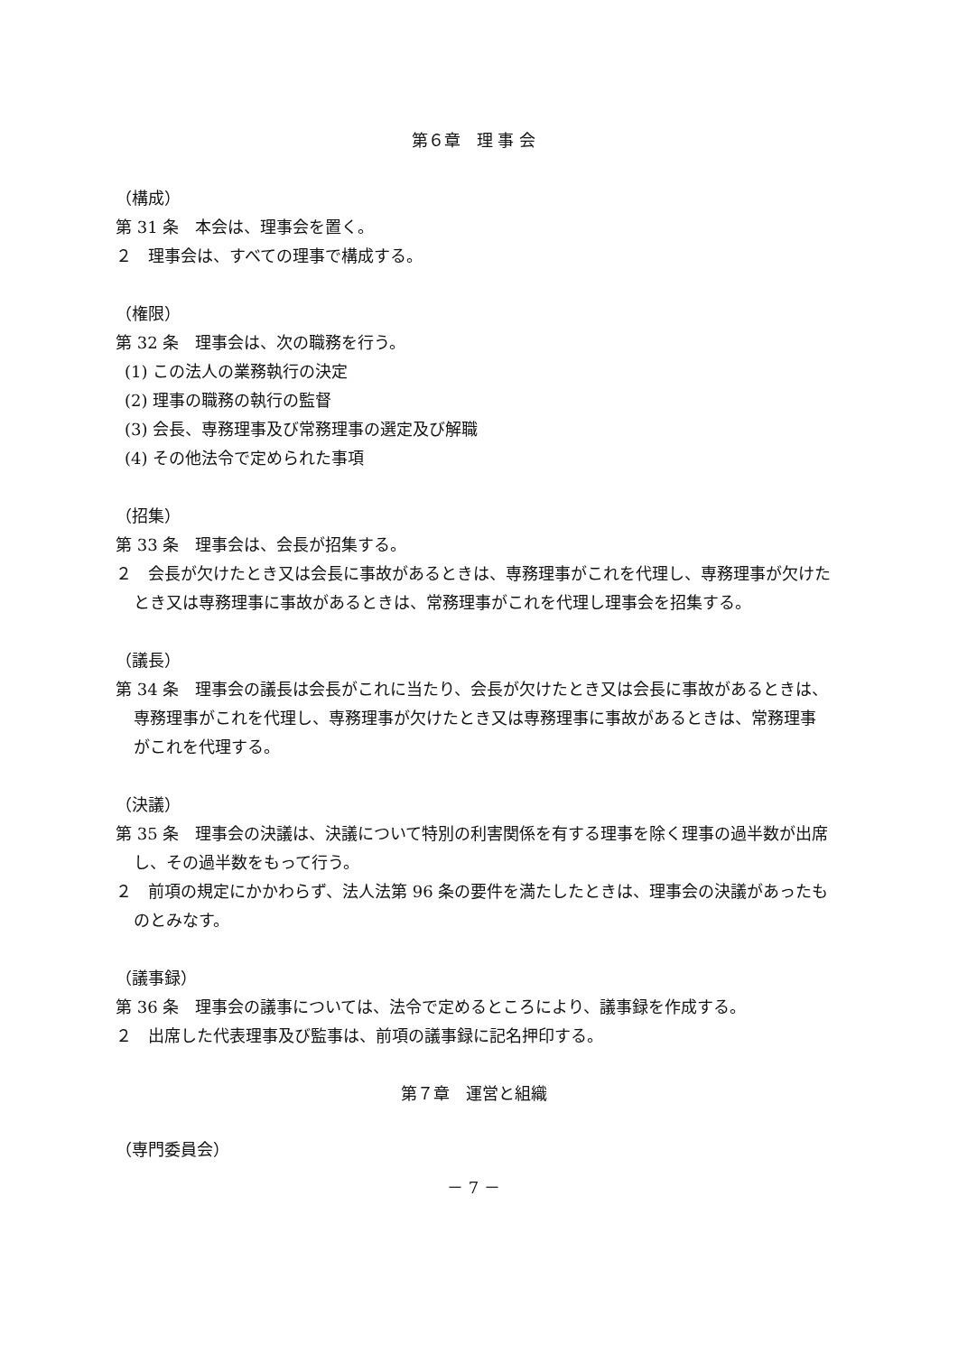第６章　理 事 会
（構成）
第 31 条　本会は、理事会を置く。
２　理事会は、すべての理事で構成する。
（権限）
第 32 条　理事会は、次の職務を行う。
(1) この法人の業務執行の決定
(2) 理事の職務の執行の監督
(3) 会長、専務理事及び常務理事の選定及び解職
(4) その他法令で定められた事項
（招集）
第 33 条　理事会は、会長が招集する。
２　会長が欠けたとき又は会長に事故があるときは、専務理事がこれを代理し、専務理事が欠けたとき又は専務理事に事故があるときは、常務理事がこれを代理し理事会を招集する。
（議長）
第 34 条　理事会の議長は会長がこれに当たり、会長が欠けたとき又は会長に事故があるときは、専務理事がこれを代理し、専務理事が欠けたとき又は専務理事に事故があるときは、常務理事がこれを代理する。
（決議）
第 35 条　理事会の決議は、決議について特別の利害関係を有する理事を除く理事の過半数が出席し、その過半数をもって行う。
２　前項の規定にかかわらず、法人法第 96 条の要件を満たしたときは、理事会の決議があったものとみなす。
（議事録）
第 36 条　理事会の議事については、法令で定めるところにより、議事録を作成する。
２　出席した代表理事及び監事は、前項の議事録に記名押印する。
第７章　運営と組織
（専門委員会）
－ 7 －